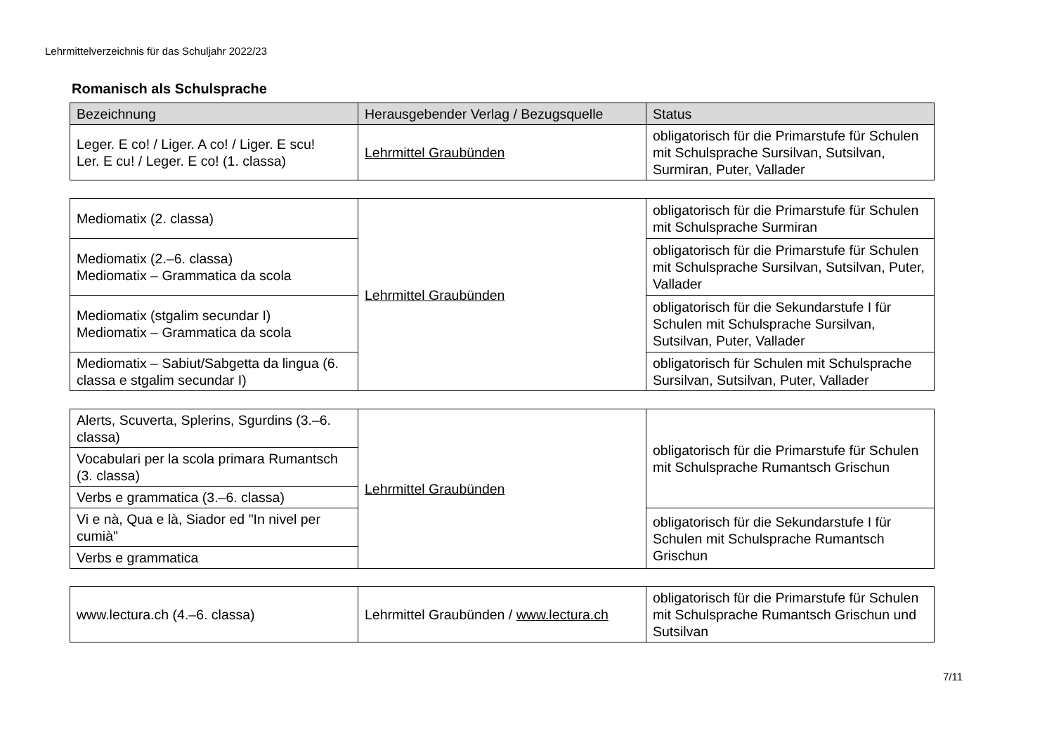Lehrmittelverzeichnis für das Schuljahr 2022/23
Romanisch als Schulsprache
| Bezeichnung | Herausgebender Verlag / Bezugsquelle | Status |
| --- | --- | --- |
| Leger. E co! / Liger. A co! / Liger. E scu! Ler. E cu! / Leger. E co! (1. classa) | Lehrmittel Graubünden | obligatorisch für die Primarstufe für Schulen mit Schulsprache Sursilvan, Sutsilvan, Surmiran, Puter, Vallader |
| Mediomatix (2. classa) | Lehrmittel Graubünden | obligatorisch für die Primarstufe für Schulen mit Schulsprache Surmiran |
| Mediomatix (2.–6. classa) Mediomatix – Grammatica da scola | | obligatorisch für die Primarstufe für Schulen mit Schulsprache Sursilvan, Sutsilvan, Puter, Vallader |
| Mediomatix (stgalim secundar I) Mediomatix – Grammatica da scola | | obligatorisch für die Sekundarstufe I für Schulen mit Schulsprache Sursilvan, Sutsilvan, Puter, Vallader |
| Mediomatix – Sabiut/Sabgetta da lingua (6. classa e stgalim secundar I) | | obligatorisch für Schulen mit Schulsprache Sursilvan, Sutsilvan, Puter, Vallader |
| Alerts, Scuverta, Splerins, Sgurdins (3.–6. classa) | Lehrmittel Graubünden | obligatorisch für die Primarstufe für Schulen mit Schulsprache Rumantsch Grischun |
| Vocabulari per la scola primara Rumantsch (3. classa) | | |
| Verbs e grammatica (3.–6. classa) | | |
| Vi e nà, Qua e là, Siador ed "In nivel per cumià" | | obligatorisch für die Sekundarstufe I für Schulen mit Schulsprache Rumantsch Grischun |
| Verbs e grammatica | | |
| www.lectura.ch (4.–6. classa) | Lehrmittel Graubünden / www.lectura.ch | obligatorisch für die Primarstufe für Schulen mit Schulsprache Rumantsch Grischun und Sutsilvan |
7/11